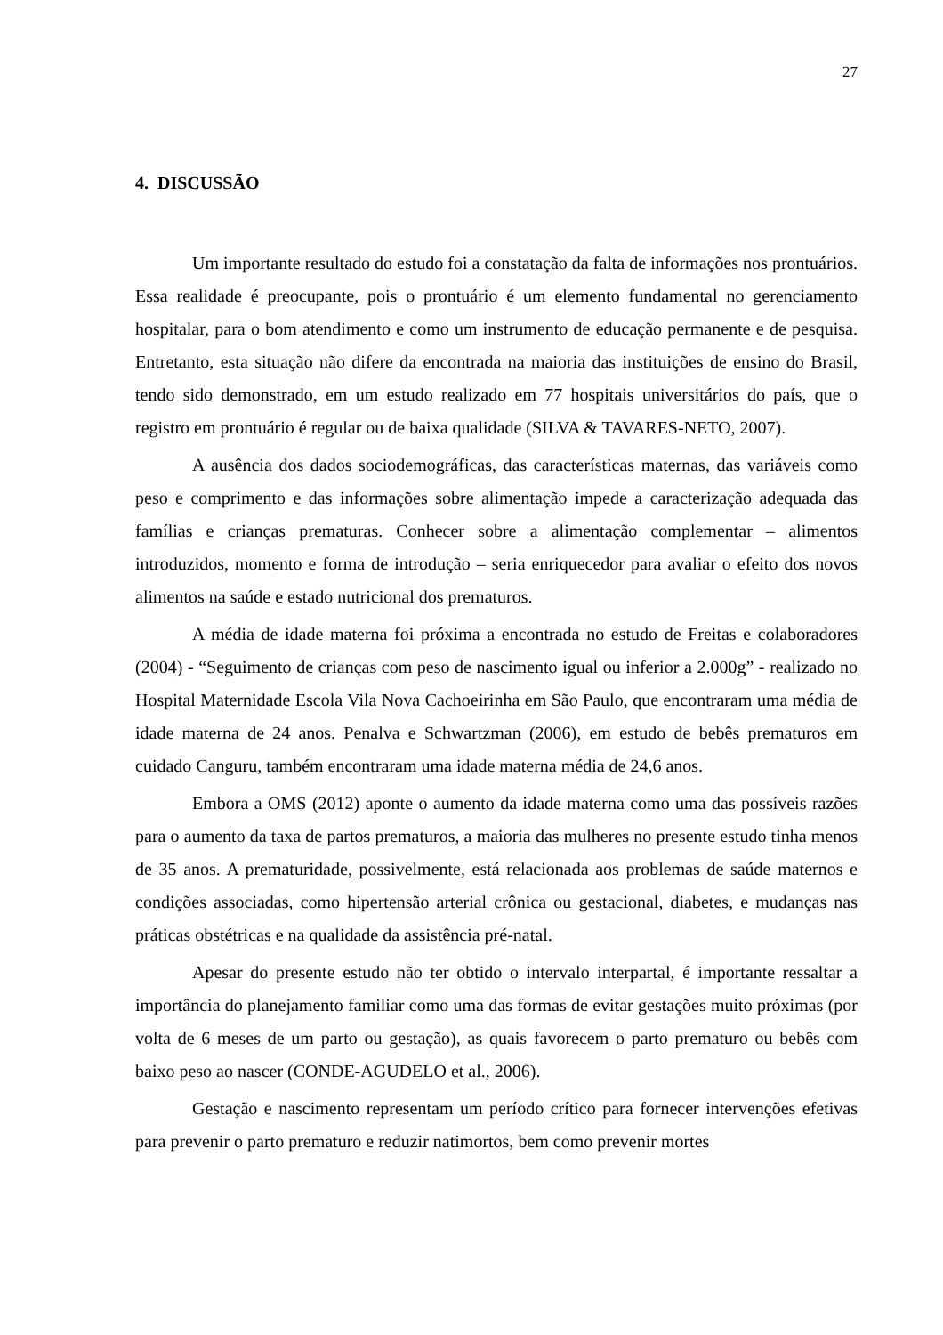27
4. DISCUSSÃO
Um importante resultado do estudo foi a constatação da falta de informações nos prontuários. Essa realidade é preocupante, pois o prontuário é um elemento fundamental no gerenciamento hospitalar, para o bom atendimento e como um instrumento de educação permanente e de pesquisa. Entretanto, esta situação não difere da encontrada na maioria das instituições de ensino do Brasil, tendo sido demonstrado, em um estudo realizado em 77 hospitais universitários do país, que o registro em prontuário é regular ou de baixa qualidade (SILVA & TAVARES-NETO, 2007).
A ausência dos dados sociodemográficas, das características maternas, das variáveis como peso e comprimento e das informações sobre alimentação impede a caracterização adequada das famílias e crianças prematuras. Conhecer sobre a alimentação complementar – alimentos introduzidos, momento e forma de introdução – seria enriquecedor para avaliar o efeito dos novos alimentos na saúde e estado nutricional dos prematuros.
A média de idade materna foi próxima a encontrada no estudo de Freitas e colaboradores (2004) - “Seguimento de crianças com peso de nascimento igual ou inferior a 2.000g” - realizado no Hospital Maternidade Escola Vila Nova Cachoeirinha em São Paulo, que encontraram uma média de idade materna de 24 anos. Penalva e Schwartzman (2006), em estudo de bebês prematuros em cuidado Canguru, também encontraram uma idade materna média de 24,6 anos.
Embora a OMS (2012) aponte o aumento da idade materna como uma das possíveis razões para o aumento da taxa de partos prematuros, a maioria das mulheres no presente estudo tinha menos de 35 anos. A prematuridade, possivelmente, está relacionada aos problemas de saúde maternos e condições associadas, como hipertensão arterial crônica ou gestacional, diabetes, e mudanças nas práticas obstétricas e na qualidade da assistência pré-natal.
Apesar do presente estudo não ter obtido o intervalo interpartal, é importante ressaltar a importância do planejamento familiar como uma das formas de evitar gestações muito próximas (por volta de 6 meses de um parto ou gestação), as quais favorecem o parto prematuro ou bebês com baixo peso ao nascer (CONDE-AGUDELO et al., 2006).
Gestação e nascimento representam um período crítico para fornecer intervenções efetivas para prevenir o parto prematuro e reduzir natimortos, bem como prevenir mortes